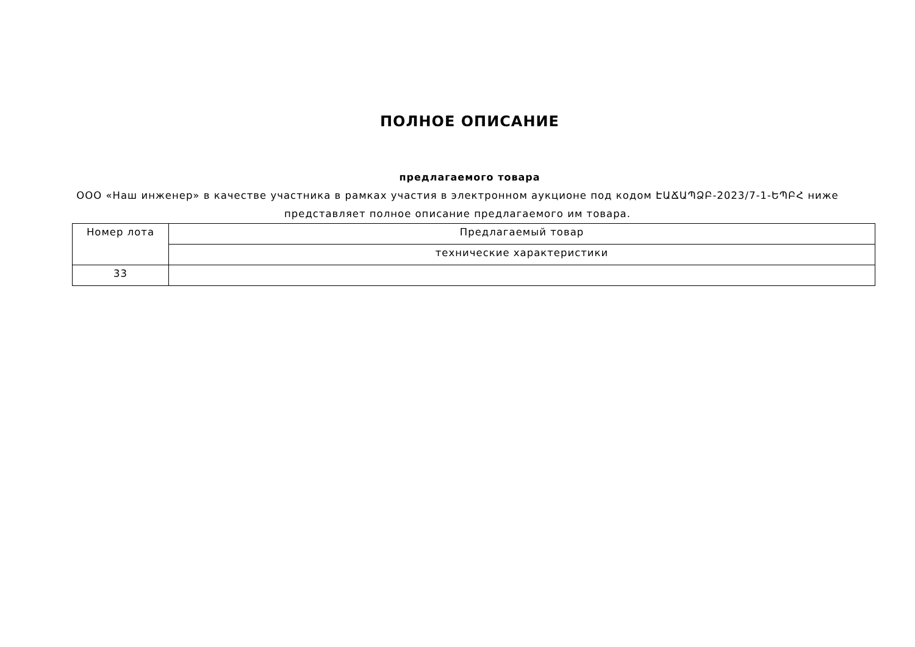ПОЛНОЕ ОПИСАНИЕ
предлагаемого товара
ООО «Наш инженер» в качестве участника в рамках участия в электронном аукционе под кодом ԷԱՃԱՊՁԲ-2023/7-1-ԵՊԲՀ ниже представляет полное описание предлагаемого им товара.
| Номер лота | Предлагаемый товар |
| --- | --- |
| | технические характеристики |
| 33 | |